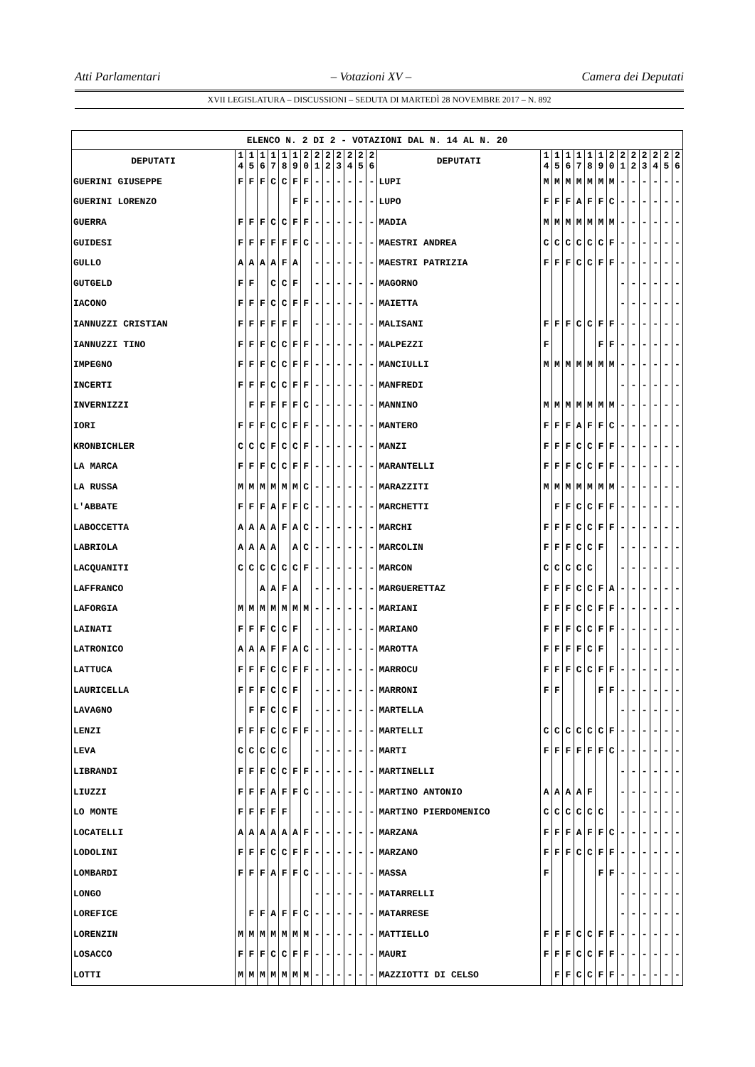Atti Parlamentari – Votazioni XV – Camera dei Deputati
XVII LEGISLATURA – DISCUSSIONI – SEDUTA DI MARTEDÌ 28 NOVEMBRE 2017 – N. 892
| ELENCO N. 2 DI 2 - VOTAZIONI DAL N. 14 AL N. 20 | | | | | | | | | | | | | | | | | | | | | | | | | | | |
| --- | --- | --- | --- | --- | --- | --- | --- | --- | --- | --- | --- | --- | --- | --- | --- | --- | --- | --- | --- | --- | --- | --- | --- | --- | --- | --- | --- |
| DEPUTATI | 1 4 | 1 5 | 1 6 | 1 7 | 1 8 | 1 9 | 2 0 | 2 1 | 2 2 | 2 3 | 2 4 | 2 5 | 2 6 | DEPUTATI | 1 4 | 1 5 | 1 6 | 1 7 | 1 8 | 1 9 | 2 0 | 2 1 | 2 2 | 2 3 | 2 4 | 2 5 | 2 6 |
| GUERINI GIUSEPPE | F | F | F | C | C | F | F | - | - | - | - | - | - | LUPI | M | M | M | M | M | M | M | - | - | - | - | - | - |
| GUERINI LORENZO | | | | | | F | F | - | - | - | - | - | - | LUPO | F | F | F | A | F | F | C | - | - | - | - | - | - |
| GUERRA | F | F | F | C | C | F | F | - | - | - | - | - | - | MADIA | M | M | M | M | M | M | M | - | - | - | - | - | - |
| GUIDESI | F | F | F | F | F | F | C | - | - | - | - | - | - | MAESTRI ANDREA | C | C | C | C | C | C | F | - | - | - | - | - | - |
| GULLO | A | A | A | A | F | A | | - | - | - | - | - | - | MAESTRI PATRIZIA | F | F | F | C | C | F | F | - | - | - | - | - | - |
| GUTGELD | F | F | | C | C | F | | - | - | - | - | - | - | MAGORNO | | | | | | | | - | - | - | - | - | - |
| IACONO | F | F | F | C | C | F | F | - | - | - | - | - | - | MAIETTA | | | | | | | | - | - | - | - | - | - |
| IANNUZZI CRISTIAN | F | F | F | F | F | F | | - | - | - | - | - | - | MALISANI | F | F | F | C | C | F | F | - | - | - | - | - | - |
| IANNUZZI TINO | F | F | F | C | C | F | F | - | - | - | - | - | - | MALPEZZI | F | | | | | F | F | - | - | - | - | - | - |
| IMPEGNO | F | F | F | C | C | F | F | - | - | - | - | - | - | MANCIULLI | M | M | M | M | M | M | M | - | - | - | - | - | - |
| INCERTI | F | F | F | C | C | F | F | - | - | - | - | - | - | MANFREDI | | | | | | | | - | - | - | - | - | - |
| INVERNIZZI | | F | F | F | F | F | C | - | - | - | - | - | - | MANNINO | M | M | M | M | M | M | M | - | - | - | - | - | - |
| IORI | F | F | F | C | C | F | F | - | - | - | - | - | - | MANTERO | F | F | F | A | F | F | C | - | - | - | - | - | - |
| KRONBICHLER | C | C | C | F | C | C | F | - | - | - | - | - | - | MANZI | F | F | F | C | C | F | F | - | - | - | - | - | - |
| LA MARCA | F | F | F | C | C | F | F | - | - | - | - | - | - | MARANTELLI | F | F | F | C | C | F | F | - | - | - | - | - | - |
| LA RUSSA | M | M | M | M | M | M | C | - | - | - | - | - | - | MARAZZITI | M | M | M | M | M | M | M | - | - | - | - | - | - |
| L'ABBATE | F | F | F | A | F | F | C | - | - | - | - | - | - | MARCHETTI | | F | F | C | C | F | F | - | - | - | - | - | - |
| LABOCCETTA | A | A | A | A | F | A | C | - | - | - | - | - | - | MARCHI | F | F | F | C | C | F | F | - | - | - | - | - | - |
| LABRIOLA | A | A | A | A | | A | C | - | - | - | - | - | - | MARCOLIN | F | F | F | C | C | F | | - | - | - | - | - | - |
| LACQUANITI | C | C | C | C | C | C | F | - | - | - | - | - | - | MARCON | C | C | C | C | C | | | - | - | - | - | - | - |
| LAFFRANCO | | | A | A | F | A | | - | - | - | - | - | - | MARGUERETTAZ | F | F | F | C | C | F | A | - | - | - | - | - | - |
| LAFORGIA | M | M | M | M | M | M | M | - | - | - | - | - | - | MARIANI | F | F | F | C | C | F | F | - | - | - | - | - | - |
| LAINATI | F | F | F | C | C | F | | - | - | - | - | - | - | MARIANO | F | F | F | C | C | F | F | - | - | - | - | - | - |
| LATRONICO | A | A | A | F | F | A | C | - | - | - | - | - | - | MAROTTA | F | F | F | F | C | F | | - | - | - | - | - | - |
| LATTUCA | F | F | F | C | C | F | F | - | - | - | - | - | - | MARROCU | F | F | F | C | C | F | F | - | - | - | - | - | - |
| LAURICELLA | F | F | F | C | C | F | | - | - | - | - | - | - | MARRONI | F | F | | | | F | F | - | - | - | - | - | - |
| LAVAGNO | | F | F | C | C | F | | - | - | - | - | - | - | MARTELLA | | | | | | | | - | - | - | - | - | - |
| LENZI | F | F | F | C | C | F | F | - | - | - | - | - | - | MARTELLI | C | C | C | C | C | C | F | - | - | - | - | - | - |
| LEVA | C | C | C | C | C | | | - | - | - | - | - | - | MARTI | F | F | F | F | F | F | C | - | - | - | - | - | - |
| LIBRANDI | F | F | F | C | C | F | F | - | - | - | - | - | - | MARTINELLI | | | | | | | | - | - | - | - | - | - |
| LIUZZI | F | F | F | A | F | F | C | - | - | - | - | - | - | MARTINO ANTONIO | A | A | A | A | F | | | - | - | - | - | - | - |
| LO MONTE | F | F | F | F | F | | | - | - | - | - | - | - | MARTINO PIERDOMENICO | C | C | C | C | C | C | | - | - | - | - | - | - |
| LOCATELLI | A | A | A | A | A | A | F | - | - | - | - | - | - | MARZANA | F | F | F | A | F | F | C | - | - | - | - | - | - |
| LODOLINI | F | F | F | C | C | F | F | - | - | - | - | - | - | MARZANO | F | F | F | C | C | F | F | - | - | - | - | - | - |
| LOMBARDI | F | F | F | A | F | F | C | - | - | - | - | - | - | MASSA | F | | | | | F | F | - | - | - | - | - | - |
| LONGO | | | | | | | | - | - | - | - | - | - | MATARRELLI | | | | | | | | - | - | - | - | - | - |
| LOREFICE | | F | F | A | F | F | C | - | - | - | - | - | - | MATARRESE | | | | | | | | - | - | - | - | - | - |
| LORENZIN | M | M | M | M | M | M | M | - | - | - | - | - | - | MATTIELLO | F | F | F | C | C | F | F | - | - | - | - | - | - |
| LOSACCO | F | F | F | C | C | F | F | - | - | - | - | - | - | MAURI | F | F | F | C | C | F | F | - | - | - | - | - | - |
| LOTTI | M | M | M | M | M | M | M | - | - | - | - | - | - | MAZZIOTTI DI CELSO | | F | F | C | C | F | F | - | - | - | - | - | - |